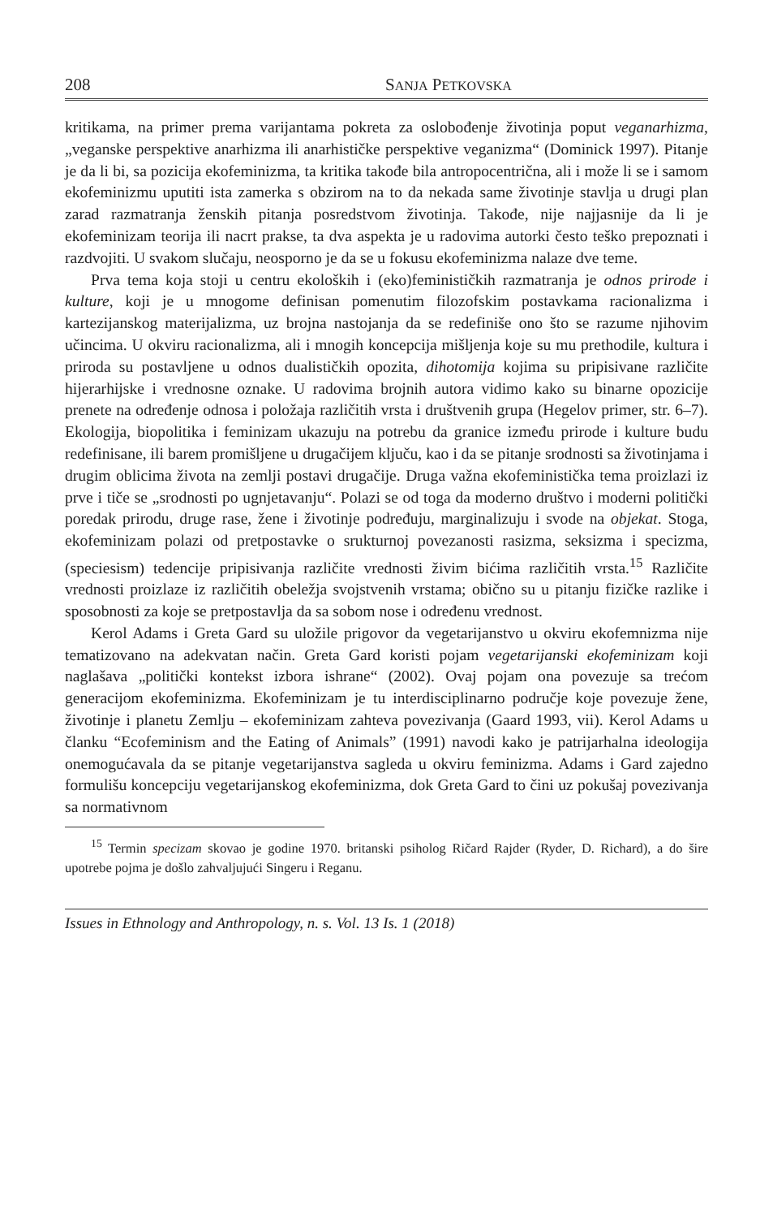208 SANJA PETKOVSKA
kritikama, na primer prema varijantama pokreta za oslobođenje životinja poput veganarhizma, „veganske perspektive anarhizma ili anarhističke perspektive veganizma“ (Dominick 1997). Pitanje je da li bi, sa pozicija ekofeminizma, ta kritika takođe bila antropocentrična, ali i može li se i samom ekofeminizmu uputiti ista zamerka s obzirom na to da nekada same životinje stavlja u drugi plan zarad razmatranja ženskih pitanja posredstvom životinja. Takođe, nije najjasnije da li je ekofeminizam teorija ili nacrt prakse, ta dva aspekta je u radovima autorki često teško prepoznati i razdvojiti. U svakom slučaju, neosporno je da se u fokusu ekofeminizma nalaze dve teme.
Prva tema koja stoji u centru ekoloških i (eko)feminističkih razmatranja je odnos prirode i kulture, koji je u mnogome definisan pomenutim filozofskim postavkama racionalizma i kartezijanskog materijalizma, uz brojna nastojanja da se redefiniše ono što se razume njihovim učincima. U okviru racionalizma, ali i mnogih koncepcija mišljenja koje su mu prethodile, kultura i priroda su postavljene u odnos dualističkih opozita, dihotomija kojima su pripisivane različite hijerarhijske i vrednosne oznake. U radovima brojnih autora vidimo kako su binarne opozicije prenete na određenje odnosa i položaja različitih vrsta i društvenih grupa (Hegelov primer, str. 6–7). Ekologija, biopolitika i feminizam ukazuju na potrebu da granice između prirode i kulture budu redefinisane, ili barem promišljene u drugačijem ključu, kao i da se pitanje srodnosti sa životinjama i drugim oblicima života na zemlji postavi drugačije. Druga važna ekofeministička tema proizlazi iz prve i tiče se „srodnosti po ugnjetavanju“. Polazi se od toga da moderno društvo i moderni politički poredak prirodu, druge rase, žene i životinje podređuju, marginalizuju i svode na objekat. Stoga, ekofeminizam polazi od pretpostavke o srukturnoj povezanosti rasizma, seksizma i specizma, (speciesism) tedencije pripisivanja različite vrednosti živim bićima različitih vrsta.<sup>15</sup> Različite vrednosti proizlaze iz različitih obeležja svojstvenih vrstama; obično su u pitanju fizičke razlike i sposobnosti za koje se pretpostavlja da sa sobom nose i određenu vrednost.
Kerol Adams i Greta Gard su uložile prigovor da vegetarijanstvo u okviru ekofemnizma nije tematizovano na adekvatan način. Greta Gard koristi pojam vegetarijanski ekofeminizam koji naglašava „politički kontekst izbora ishrane“ (2002). Ovaj pojam ona povezuje sa trećom generacijom ekofeminizma. Ekofeminizam je tu interdisciplinarno područje koje povezuje žene, životinje i planetu Zemlju – ekofeminizam zahteva povezivanja (Gaard 1993, vii). Kerol Adams u članku “Ecofeminism and the Eating of Animals” (1991) navodi kako je patrijarhalna ideologija onemogućavala da se pitanje vegetarijanstva sagleda u okviru feminizma. Adams i Gard zajedno formulišu koncepciju vegetarijanskog ekofeminizma, dok Greta Gard to čini uz pokušaj povezivanja sa normativnom
<sup>15</sup> Termin specizam skovao je godine 1970. britanski psiholog Ričard Rajder (Ryder, D. Richard), a do šire upotrebe pojma je došlo zahvaljujući Singeru i Reganu.
Issues in Ethnology and Anthropology, n. s. Vol. 13 Is. 1 (2018)